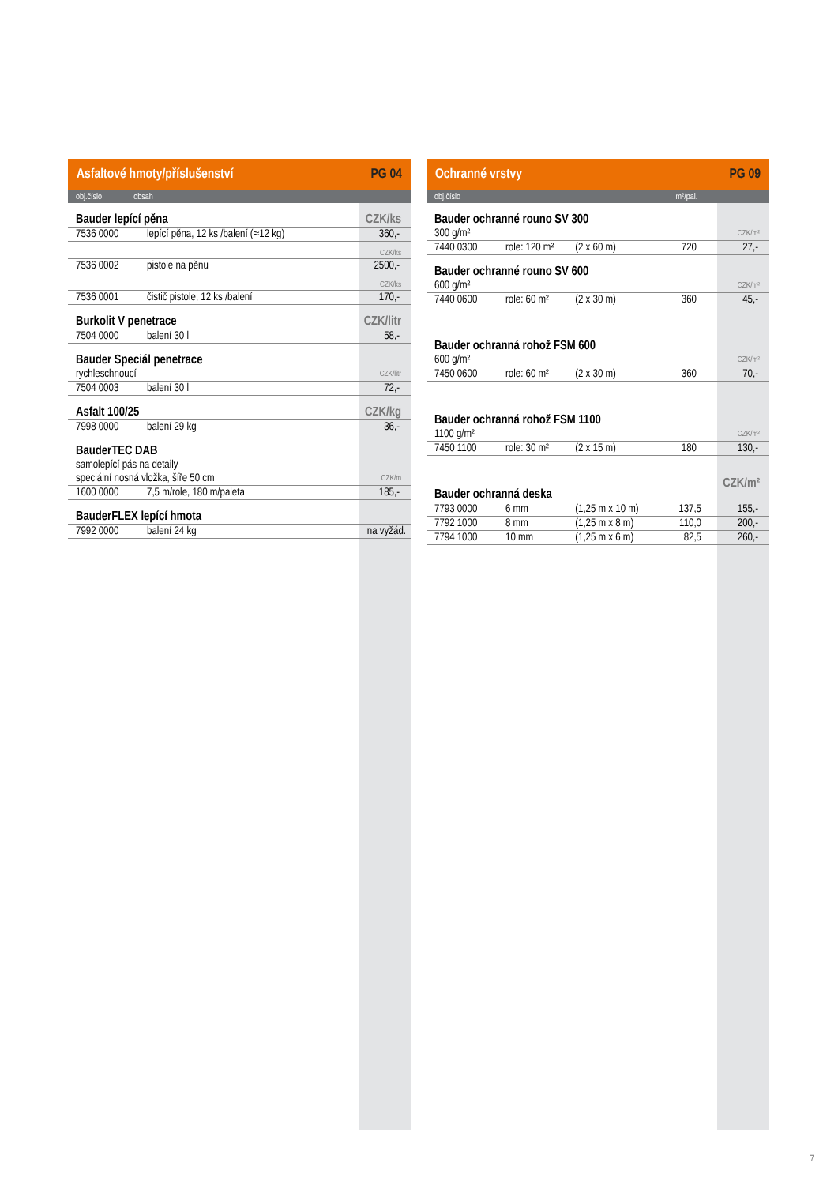Asfaltové hmoty/příslušenství PG 04
obj.číslo obsah
| Bauder lepící pěna | | CZK/ks |
| 7536 0000 | lepící pěna, 12 ks /balení (≈12 kg) | 360,- |
| | | CZK/ks |
| 7536 0002 | pistole na pěnu | 2500,- |
| | | CZK/ks |
| 7536 0001 | čistič pistole, 12 ks /balení | 170,- |
| Burkolit V penetrace | | CZK/litr |
| 7504 0000 | balení 30 l | 58,- |
| Bauder Speciál penetrace | | |
| rychleschnoucí | | CZK/litr |
| 7504 0003 | balení 30 l | 72,- |
| Asfalt 100/25 | | CZK/kg |
| 7998 0000 | balení 29 kg | 36,- |
| BauderTEC DAB | | |
| samolepící pás na detaily | | |
| speciální nosná vložka, šíře 50 cm | | CZK/m |
| 1600 0000 | 7,5 m/role, 180 m/paleta | 185,- |
| BauderFLEX lepící hmota | | |
| 7992 0000 | balení 24 kg | na vyžád. |
Ochranné vrstvy PG 09
obj.číslo m²/pal.
| Bauder ochranné rouno SV 300 | | | | |
| 300 g/m² | | | | CZK/m² |
| 7440 0300 | role: 120 m² | (2 x 60 m) | 720 | 27,- |
| Bauder ochranné rouno SV 600 | | | | |
| 600 g/m² | | | | CZK/m² |
| 7440 0600 | role: 60 m² | (2 x 30 m) | 360 | 45,- |
| Bauder ochranná rohož FSM 600 | | | | |
| 600 g/m² | | | | CZK/m² |
| 7450 0600 | role: 60 m² | (2 x 30 m) | 360 | 70,- |
| Bauder ochranná rohož FSM 1100 | | | | |
| 1100 g/m² | | | | CZK/m² |
| 7450 1100 | role: 30 m² | (2 x 15 m) | 180 | 130,- |
| Bauder ochranná deska | | | | CZK/m² |
| 7793 0000 | 6 mm | (1,25 m x 10 m) | 137,5 | 155,- |
| 7792 1000 | 8 mm | (1,25 m x 8 m) | 110,0 | 200,- |
| 7794 1000 | 10 mm | (1,25 m x 6 m) | 82,5 | 260,- |
7